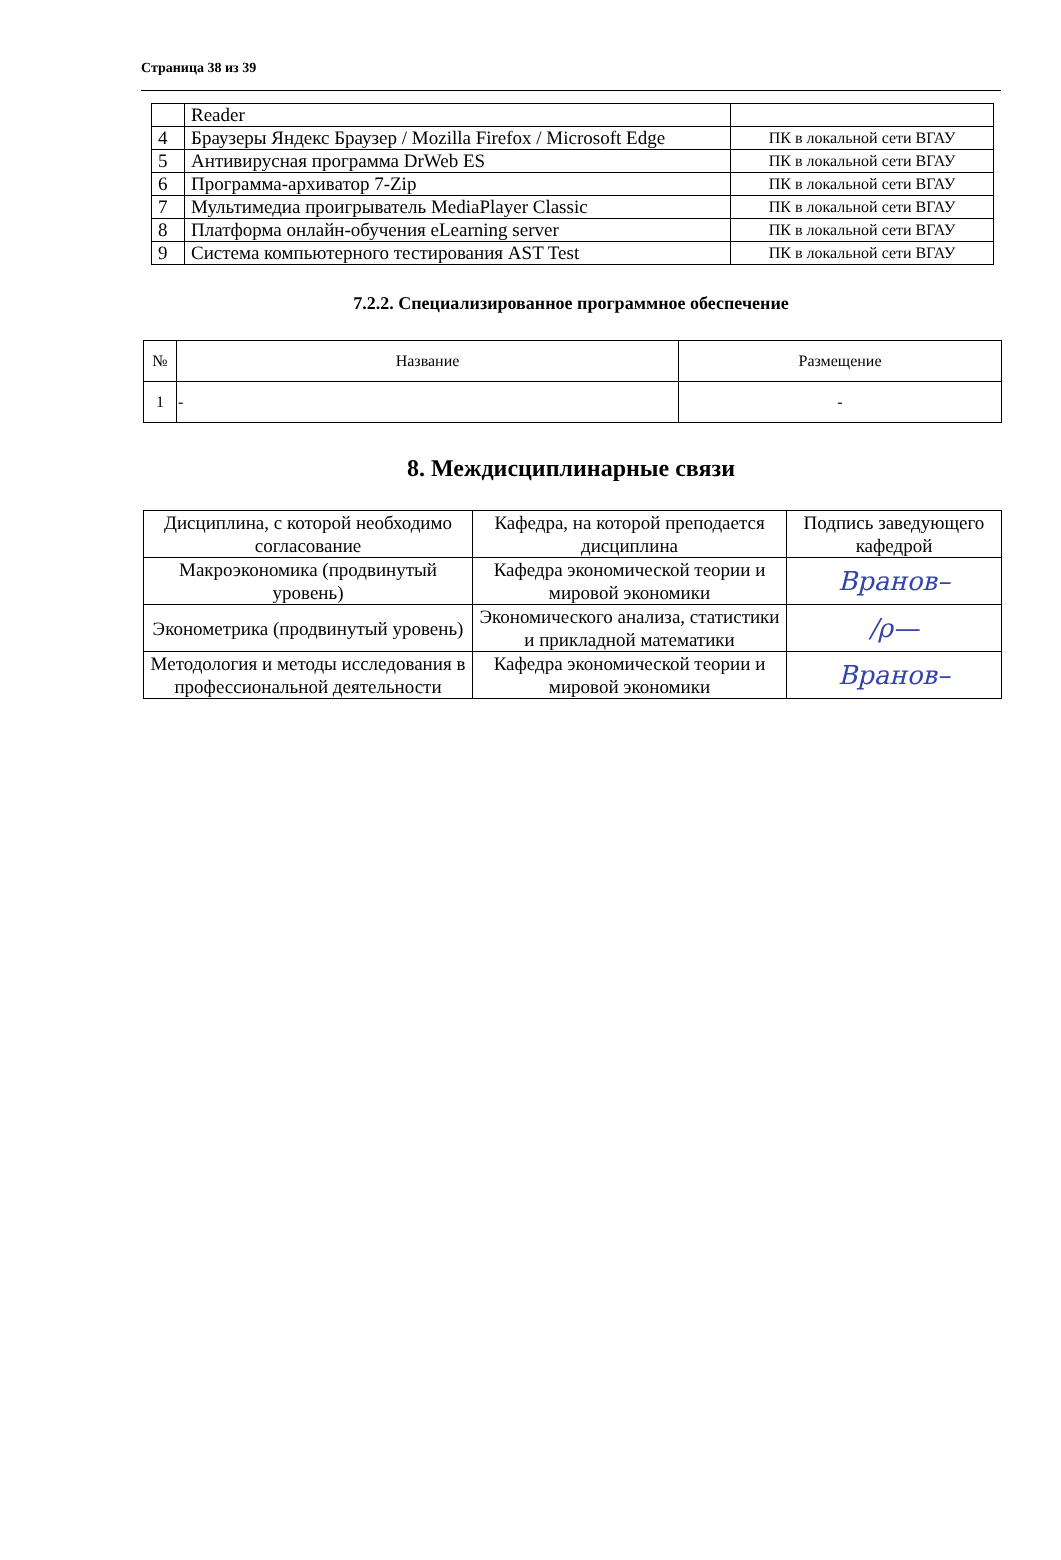Страница 38 из 39
| | Reader | |
| 4 | Браузеры Яндекс Браузер / Mozilla Firefox / Microsoft Edge | ПК в локальной сети ВГАУ |
| 5 | Антивирусная программа DrWeb ES | ПК в локальной сети ВГАУ |
| 6 | Программа-архиватор 7-Zip | ПК в локальной сети ВГАУ |
| 7 | Мультимедиа проигрыватель MediaPlayer Classic | ПК в локальной сети ВГАУ |
| 8 | Платформа онлайн-обучения eLearning server | ПК в локальной сети ВГАУ |
| 9 | Система компьютерного тестирования AST Test | ПК в локальной сети ВГАУ |
7.2.2. Специализированное программное обеспечение
| № | Название | Размещение |
| --- | --- | --- |
| 1 | - | - |
8. Междисциплинарные связи
| Дисциплина, с которой необходимо согласование | Кафедра, на которой преподается дисциплина | Подпись заведующего кафедрой |
| Макроэкономика (продвинутый уровень) | Кафедра экономической теории и мировой экономики | Вранов– |
| Эконометрика (продвинутый уровень) | Экономического анализа, статистики и прикладной математики | ∕ρ— |
| Методология и методы исследования в профессиональной деятельности | Кафедра экономической теории и мировой экономики | Вранов– |